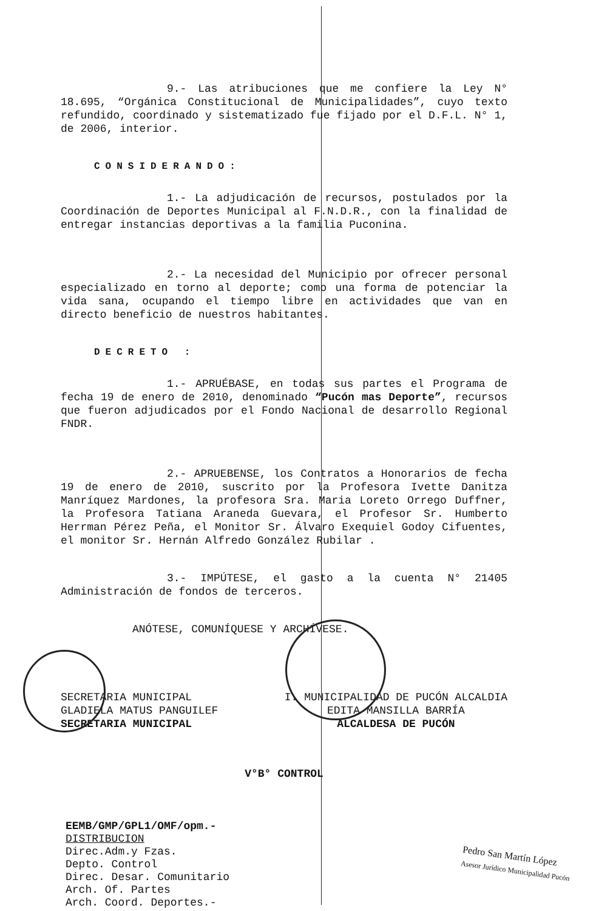9.- Las atribuciones que me confiere la Ley N° 18.695, “Orgánica Constitucional de Municipalidades”, cuyo texto refundido, coordinado y sistematizado fue fijado por el D.F.L. N° 1, de 2006, interior.
CONSIDERANDO:
1.- La adjudicación de recursos, postulados por la Coordinación de Deportes Municipal al F.N.D.R., con la finalidad de entregar instancias deportivas a la familia Puconina.
2.- La necesidad del Municipio por ofrecer personal especializado en torno al deporte; como una forma de potenciar la vida sana, ocupando el tiempo libre en actividades que van en directo beneficio de nuestros habitantes.
DECRETO :
1.- APRUÉBASE, en todas sus partes el Programa de fecha 19 de enero de 2010, denominado “Pucón mas Deporte”, recursos que fueron adjudicados por el Fondo Nacional de desarrollo Regional FNDR.
2.- APRUEBENSE, los Contratos a Honorarios de fecha 19 de enero de 2010, suscrito por la Profesora Ivette Danitza Manríquez Mardones, la profesora Sra. Maria Loreto Orrego Duffner, la Profesora Tatiana Araneda Guevara, el Profesor Sr. Humberto Herrman Pérez Peña, el Monitor Sr. Álvaro Exequiel Godoy Cifuentes, el monitor Sr. Hernán Alfredo González Rubilar .
3.- IMPÚTESE, el gasto a la cuenta N° 21405 Administración de fondos de terceros.
ANÓTESE, COMUNÍQUESE Y ARCHÍVESE.
SECRETARIA MUNICIPAL
GLADIELA MATUS PANGUILEF
SECRETARIA MUNICIPAL
I. MUNICIPALIDAD DE PUCÓN ALCALDIA
EDITA MANSILLA BARRÍA
ALCALDESA DE PUCÓN
V°B° CONTROL
EEMB/GMP/GPL1/OMF/opm.-
DISTRIBUCION
Direc.Adm.y Fzas.
Depto. Control
Direc. Desar. Comunitario
Arch. Of. Partes
Arch. Coord. Deportes.-
Pedro San Martín López
Asesor Jurídico Municipalidad Pucón